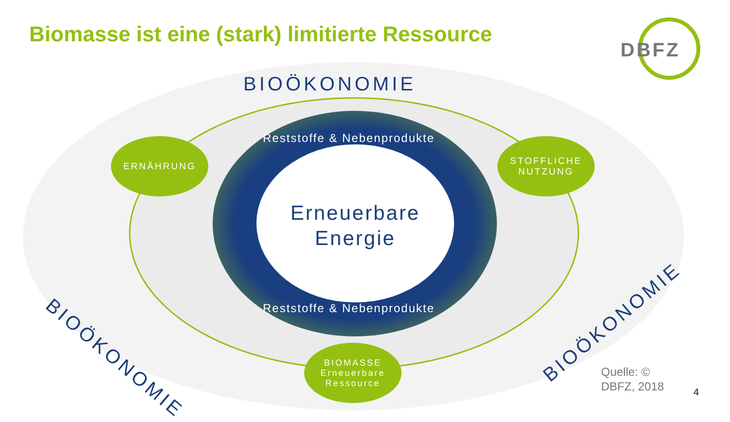Biomasse ist eine (stark) limitierte Ressource
DBFZ
BIOÖKONOMIE
Reststoffe & Nebenprodukte
Erneuerbare
Energie
Reststoffe & Nebenprodukte
ERNÄHRUNG
STOFFLICHE
NUTZUNG
BIOÖKONOMIE
BIOÖKONOMIE
BIOMASSE
Erneuerbare
Ressource
Quelle: ©
DBFZ, 2018
4